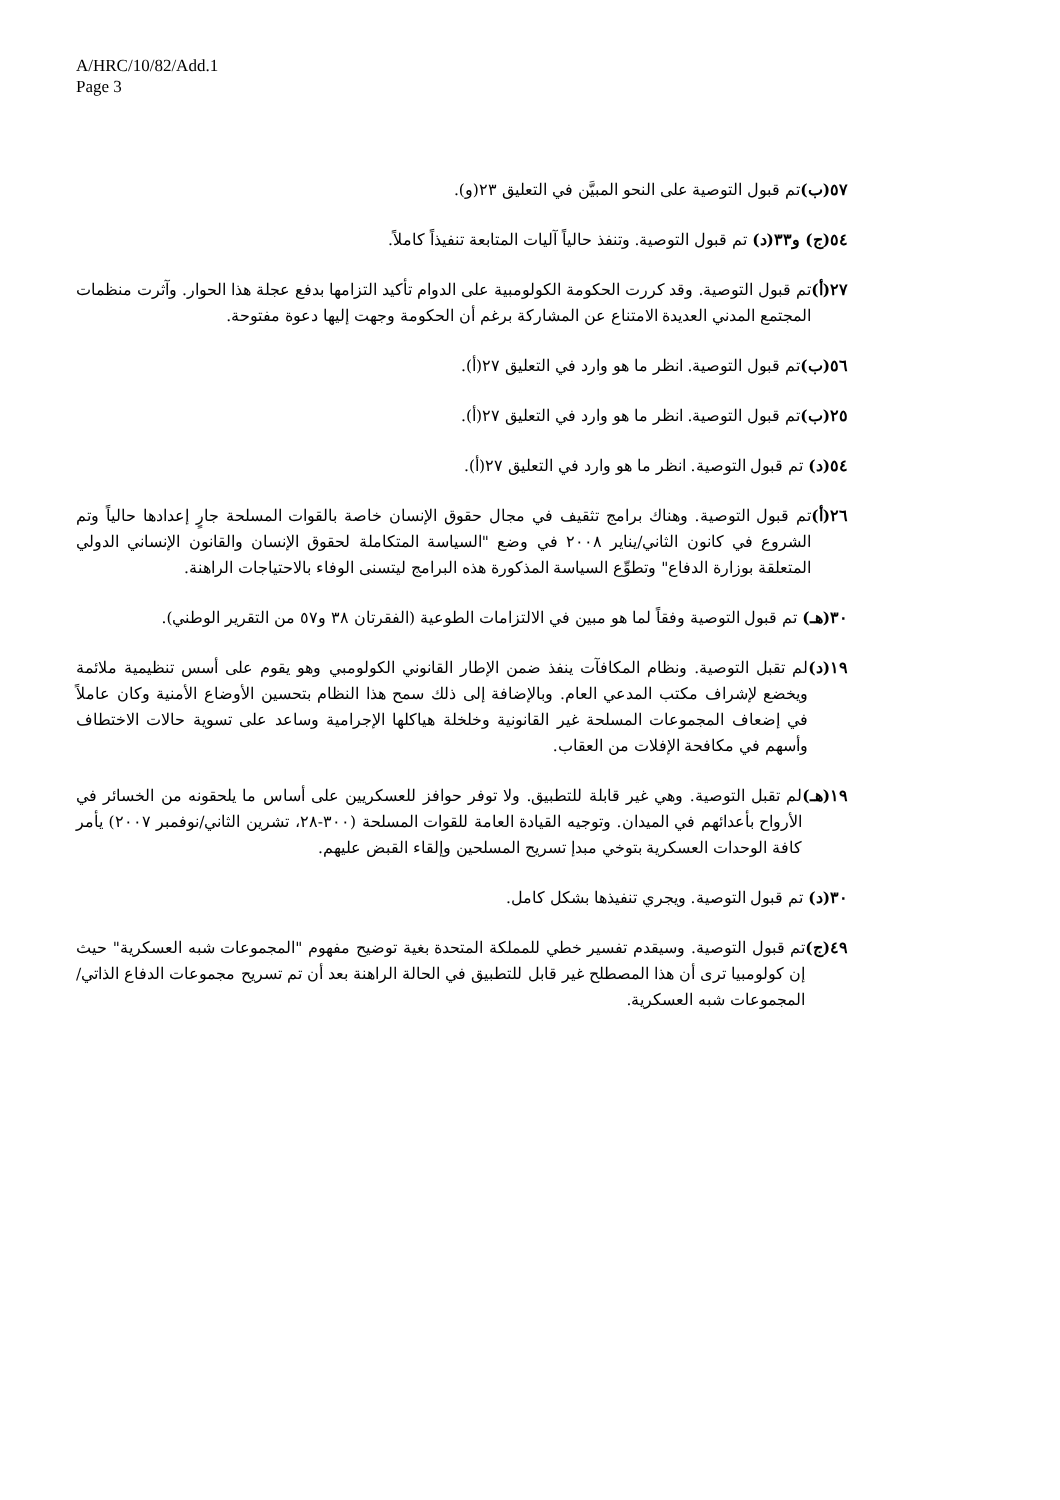A/HRC/10/82/Add.1
Page 3
٥٧(ب) تم قبول التوصية على النحو المبيَّن في التعليق ٢٣(و).
٥٤(ج) و٣٣(د) تم قبول التوصية. وتنفذ حالياً آليات المتابعة تنفيذاً كاملاً.
٢٧(أ) تم قبول التوصية. وقد كررت الحكومة الكولومبية على الدوام تأكيد التزامها بدفع عجلة هذا الحوار. وآثرت منظمات المجتمع المدني العديدة الامتناع عن المشاركة برغم أن الحكومة وجهت إليها دعوة مفتوحة.
٥٦(ب) تم قبول التوصية. انظر ما هو وارد في التعليق ٢٧(أ).
٢٥(ب) تم قبول التوصية. انظر ما هو وارد في التعليق ٢٧(أ).
٥٤(د) تم قبول التوصية. انظر ما هو وارد في التعليق ٢٧(أ).
٢٦(أ) تم قبول التوصية. وهناك برامج تثقيف في مجال حقوق الإنسان خاصة بالقوات المسلحة جارٍ إعدادها حالياً وتم الشروع في كانون الثاني/يناير ٢٠٠٨ في وضع "السياسة المتكاملة لحقوق الإنسان والقانون الإنساني الدولي المتعلقة بوزارة الدفاع" وتطوِّع السياسة المذكورة هذه البرامج ليتسنى الوفاء بالاحتياجات الراهنة.
٣٠(هـ) تم قبول التوصية وفقاً لما هو مبين في الالتزامات الطوعية (الفقرتان ٣٨ و٥٧ من التقرير الوطني).
١٩(د) لم تقبل التوصية. ونظام المكافآت ينفذ ضمن الإطار القانوني الكولومبي وهو يقوم على أسس تنظيمية ملائمة ويخضع لإشراف مكتب المدعي العام. وبالإضافة إلى ذلك سمح هذا النظام بتحسين الأوضاع الأمنية وكان عاملاً في إضعاف المجموعات المسلحة غير القانونية وخلخلة هياكلها الإجرامية وساعد على تسوية حالات الاختطاف وأسهم في مكافحة الإفلات من العقاب.
١٩(هـ) لم تقبل التوصية. وهي غير قابلة للتطبيق. ولا توفر حوافز للعسكريين على أساس ما يلحقونه من الخسائر في الأرواح بأعدائهم في الميدان. وتوجيه القيادة العامة للقوات المسلحة (٣٠٠-٢٨، تشرين الثاني/نوفمبر ٢٠٠٧) يأمر كافة الوحدات العسكرية بتوخي مبدإ تسريح المسلحين وإلقاء القبض عليهم.
٣٠(د) تم قبول التوصية. ويجري تنفيذها بشكل كامل.
٤٩(ج) تم قبول التوصية. وسيقدم تفسير خطي للمملكة المتحدة بغية توضيح مفهوم "المجموعات شبه العسكرية" حيث إن كولومبيا ترى أن هذا المصطلح غير قابل للتطبيق في الحالة الراهنة بعد أن تم تسريح مجموعات الدفاع الذاتي/المجموعات شبه العسكرية.